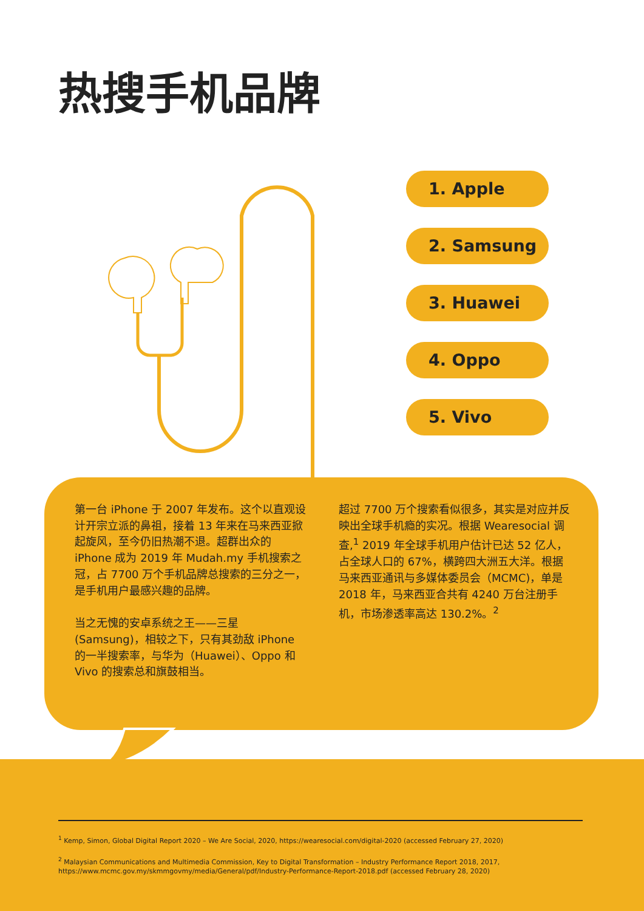热搜手机品牌
1. Apple
2. Samsung
3. Huawei
4. Oppo
5. Vivo
第一台 iPhone 于 2007 年发布。这个以直观设计开宗立派的鼻祖，接着 13 年来在马来西亚掀起旋风，至今仍旧热潮不退。超群出众的 iPhone 成为 2019 年 Mudah.my 手机搜索之冠，占 7700 万个手机品牌总搜索的三分之一，是手机用户最感兴趣的品牌。
当之无愧的安卓系统之王——三星(Samsung)，相较之下，只有其劲敌 iPhone 的一半搜索率，与华为（Huawei）、Oppo 和 Vivo 的搜索总和旗鼓相当。
超过 7700 万个搜索看似很多，其实是对应并反映出全球手机瘾的实况。根据 Wearesocial 调查,<sup>1</sup> 2019 年全球手机用户估计已达 52 亿人，占全球人口的 67%，横跨四大洲五大洋。根据马来西亚通讯与多媒体委员会（MCMC)，单是 2018 年，马来西亚合共有 4240 万台注册手机，市场渗透率高达 130.2%。<sup>2</sup>
<sup>1</sup> Kemp, Simon, Global Digital Report 2020 – We Are Social, 2020, https://wearesocial.com/digital-2020 (accessed February 27, 2020)
<sup>2</sup> Malaysian Communications and Multimedia Commission, Key to Digital Transformation – Industry Performance Report 2018, 2017, https://www.mcmc.gov.my/skmmgovmy/media/General/pdf/Industry-Performance-Report-2018.pdf (accessed February 28, 2020)